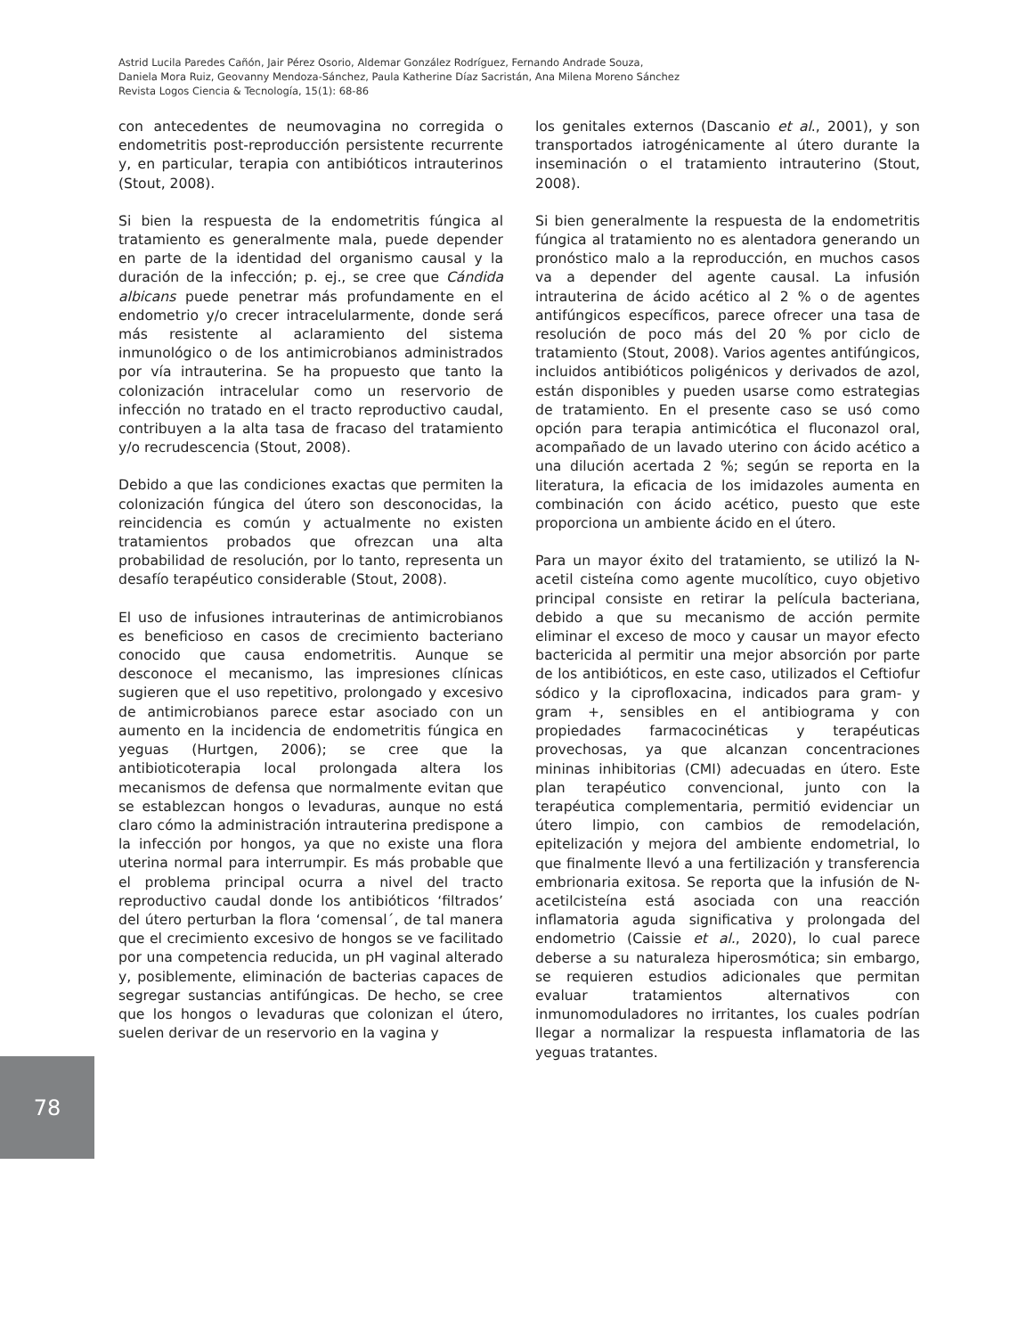Astrid Lucila Paredes Cañón, Jair Pérez Osorio, Aldemar González Rodríguez, Fernando Andrade Souza,
Daniela Mora Ruiz, Geovanny Mendoza-Sánchez, Paula Katherine Díaz Sacristán, Ana Milena Moreno Sánchez
Revista Logos Ciencia & Tecnología, 15(1): 68-86
con antecedentes de neumovagina no corregida o endometritis post-reproducción persistente recurrente y, en particular, terapia con antibióticos intrauterinos (Stout, 2008).
Si bien la respuesta de la endometritis fúngica al tratamiento es generalmente mala, puede depender en parte de la identidad del organismo causal y la duración de la infección; p. ej., se cree que Cándida albicans puede penetrar más profundamente en el endometrio y/o crecer intracelularmente, donde será más resistente al aclaramiento del sistema inmunológico o de los antimicrobianos administrados por vía intrauterina. Se ha propuesto que tanto la colonización intracelular como un reservorio de infección no tratado en el tracto reproductivo caudal, contribuyen a la alta tasa de fracaso del tratamiento y/o recrudescencia (Stout, 2008).
Debido a que las condiciones exactas que permiten la colonización fúngica del útero son desconocidas, la reincidencia es común y actualmente no existen tratamientos probados que ofrezcan una alta probabilidad de resolución, por lo tanto, representa un desafío terapéutico considerable (Stout, 2008).
El uso de infusiones intrauterinas de antimicrobianos es beneficioso en casos de crecimiento bacteriano conocido que causa endometritis. Aunque se desconoce el mecanismo, las impresiones clínicas sugieren que el uso repetitivo, prolongado y excesivo de antimicrobianos parece estar asociado con un aumento en la incidencia de endometritis fúngica en yeguas (Hurtgen, 2006); se cree que la antibioticoterapia local prolongada altera los mecanismos de defensa que normalmente evitan que se establezcan hongos o levaduras, aunque no está claro cómo la administración intrauterina predispone a la infección por hongos, ya que no existe una flora uterina normal para interrumpir. Es más probable que el problema principal ocurra a nivel del tracto reproductivo caudal donde los antibióticos ‘filtrados’ del útero perturban la flora ‘comensal´, de tal manera que el crecimiento excesivo de hongos se ve facilitado por una competencia reducida, un pH vaginal alterado y, posiblemente, eliminación de bacterias capaces de segregar sustancias antifúngicas. De hecho, se cree que los hongos o levaduras que colonizan el útero, suelen derivar de un reservorio en la vagina y
los genitales externos (Dascanio et al., 2001), y son transportados iatrogénicamente al útero durante la inseminación o el tratamiento intrauterino (Stout, 2008).
Si bien generalmente la respuesta de la endometritis fúngica al tratamiento no es alentadora generando un pronóstico malo a la reproducción, en muchos casos va a depender del agente causal. La infusión intrauterina de ácido acético al 2 % o de agentes antifúngicos específicos, parece ofrecer una tasa de resolución de poco más del 20 % por ciclo de tratamiento (Stout, 2008). Varios agentes antifúngicos, incluidos antibióticos poligénicos y derivados de azol, están disponibles y pueden usarse como estrategias de tratamiento. En el presente caso se usó como opción para terapia antimicótica el fluconazol oral, acompañado de un lavado uterino con ácido acético a una dilución acertada 2 %; según se reporta en la literatura, la eficacia de los imidazoles aumenta en combinación con ácido acético, puesto que este proporciona un ambiente ácido en el útero.
Para un mayor éxito del tratamiento, se utilizó la N-acetil cisteína como agente mucolítico, cuyo objetivo principal consiste en retirar la película bacteriana, debido a que su mecanismo de acción permite eliminar el exceso de moco y causar un mayor efecto bactericida al permitir una mejor absorción por parte de los antibióticos, en este caso, utilizados el Ceftiofur sódico y la ciprofloxacina, indicados para gram- y gram +, sensibles en el antibiograma y con propiedades farmacocinéticas y terapéuticas provechosas, ya que alcanzan concentraciones mininas inhibitorias (CMI) adecuadas en útero. Este plan terapéutico convencional, junto con la terapéutica complementaria, permitió evidenciar un útero limpio, con cambios de remodelación, epitelización y mejora del ambiente endometrial, lo que finalmente llevó a una fertilización y transferencia embrionaria exitosa. Se reporta que la infusión de N-acetilcisteína está asociada con una reacción inflamatoria aguda significativa y prolongada del endometrio (Caissie et al., 2020), lo cual parece deberse a su naturaleza hiperosmótica; sin embargo, se requieren estudios adicionales que permitan evaluar tratamientos alternativos con inmunomoduladores no irritantes, los cuales podrían llegar a normalizar la respuesta inflamatoria de las yeguas tratantes.
78